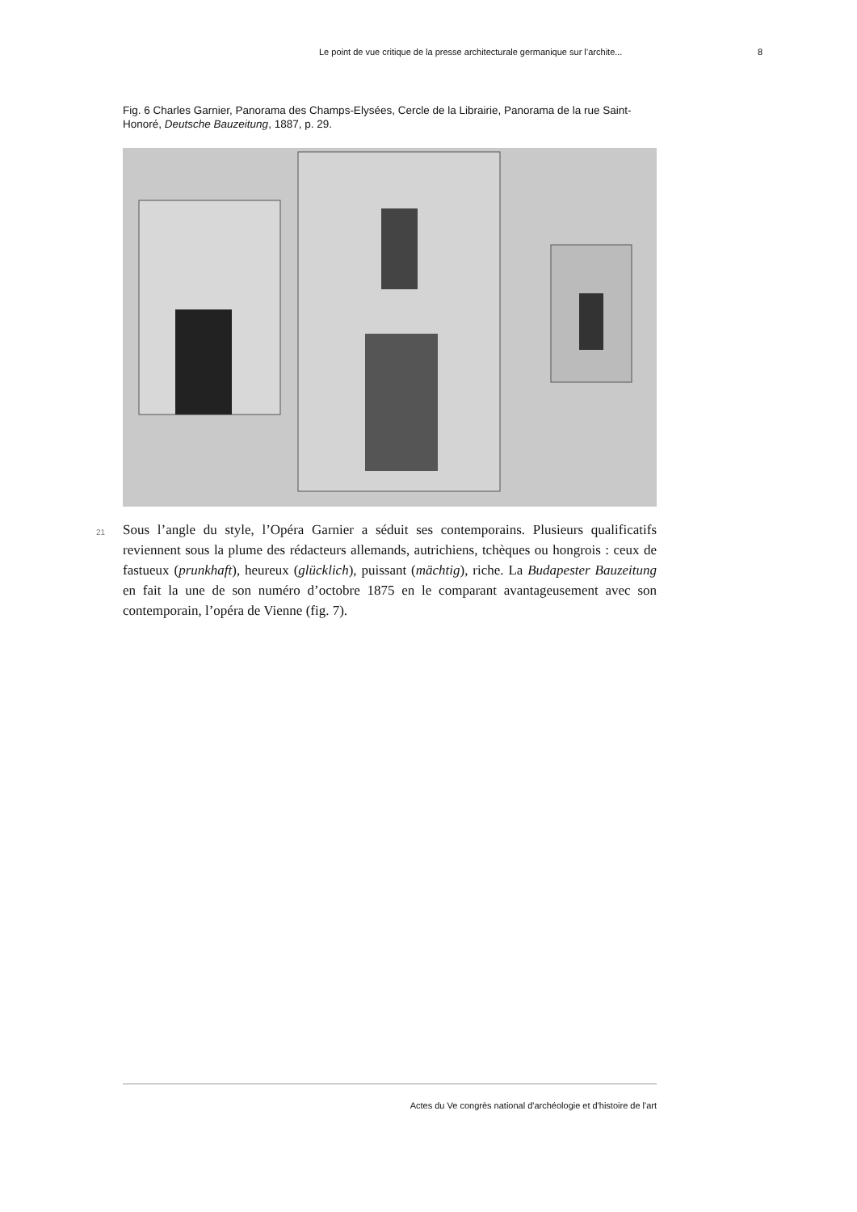Le point de vue critique de la presse architecturale germanique sur l’archite... 8
Fig. 6 Charles Garnier, Panorama des Champs-Elysées, Cercle de la Librairie, Panorama de la rue Saint-Honoré, Deutsche Bauzeitung, 1887, p. 29.
21 Sous l’angle du style, l’Opéra Garnier a séduit ses contemporains. Plusieurs qualificatifs reviennent sous la plume des rédacteurs allemands, autrichiens, tchèques ou hongrois : ceux de fastueux (prunkhaft), heureux (glücklich), puissant (mächtig), riche. La Budapester Bauzeitung en fait la une de son numéro d’octobre 1875 en le comparant avantageusement avec son contemporain, l’opéra de Vienne (fig. 7).
Actes du Ve congrès national d'archéologie et d'histoire de l'art